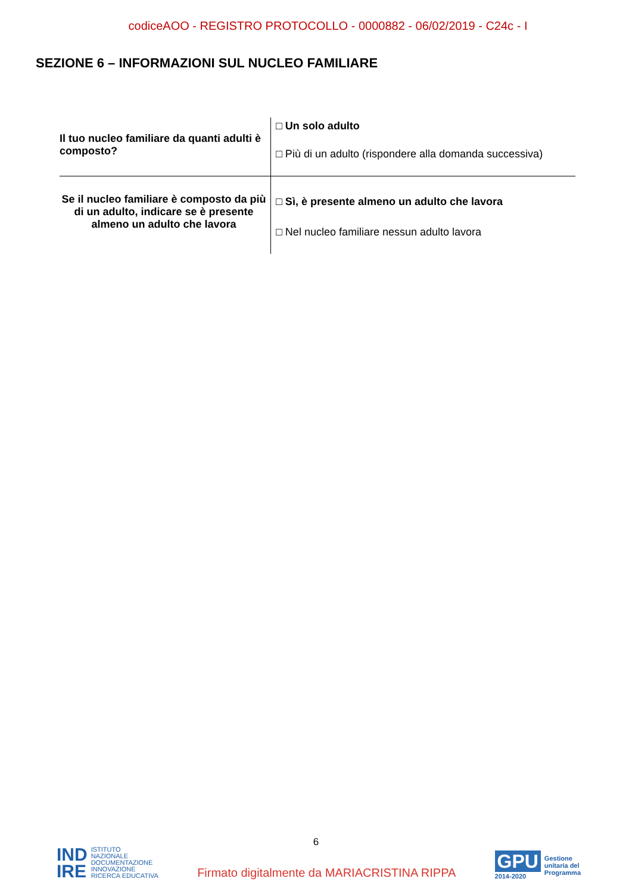codiceAOO - REGISTRO PROTOCOLLO - 0000882 - 06/02/2019 - C24c - I
SEZIONE 6 – INFORMAZIONI SUL NUCLEO FAMILIARE
| Il tuo nucleo familiare da quanti adulti è composto? | □ Un solo adulto □ Più di un adulto (rispondere alla domanda successiva) |
| Se il nucleo familiare è composto da più di un adulto, indicare se è presente almeno un adulto che lavora | □ Sì, è presente almeno un adulto che lavora □ Nel nucleo familiare nessun adulto lavora |
6
IND
IRE ISTITUTO
NAZIONALE
DOCUMENTAZIONE
INNOVAZIONE
RICERCA EDUCATIVA
Firmato digitalmente da MARIACRISTINA RIPPA
GPU
2014-2020
Gestione
unitaria del
Programma